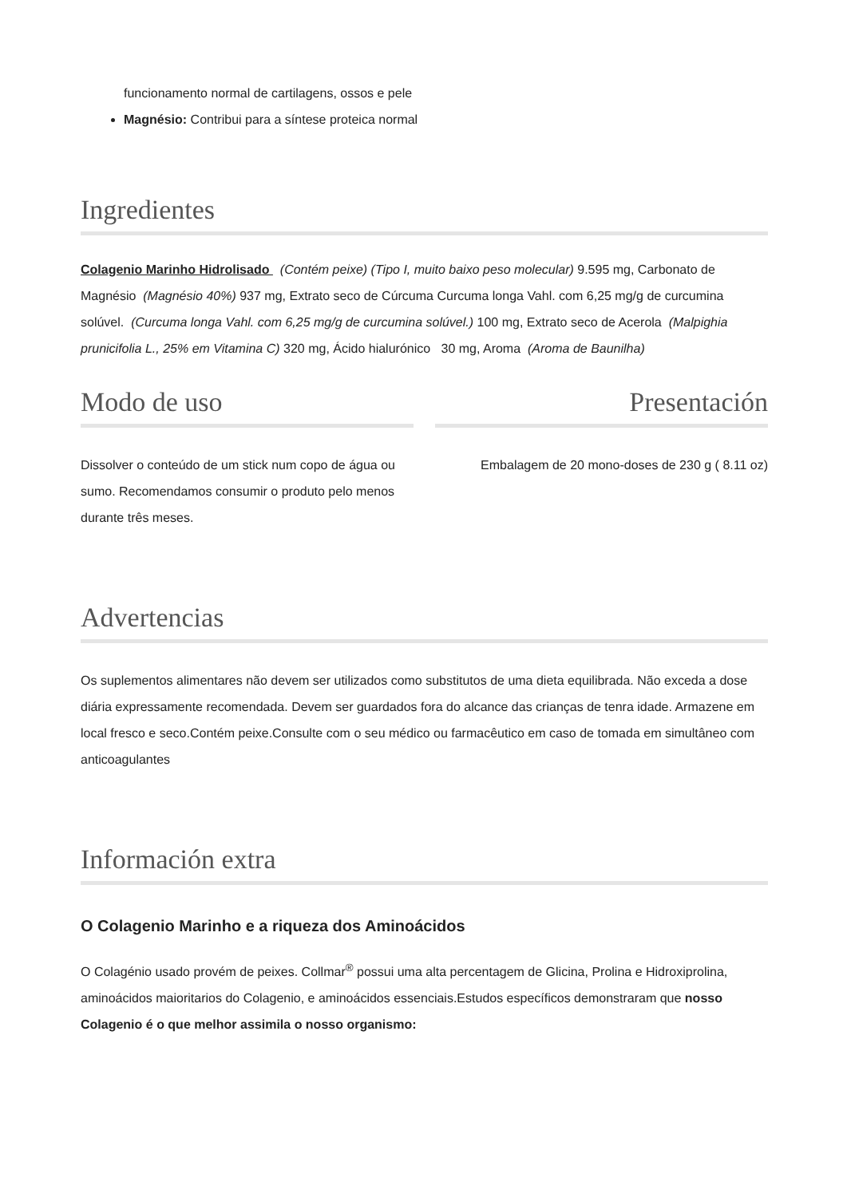funcionamento normal de cartilagens, ossos e pele
Magnésio: Contribui para a síntese proteica normal
Ingredientes
Colagenio Marinho Hidrolisado (Contém peixe) (Tipo I, muito baixo peso molecular) 9.595 mg, Carbonato de Magnésio (Magnésio 40%) 937 mg, Extrato seco de Cúrcuma Curcuma longa Vahl. com 6,25 mg/g de curcumina solúvel. (Curcuma longa Vahl. com 6,25 mg/g de curcumina solúvel.) 100 mg, Extrato seco de Acerola (Malpighia prunicifolia L., 25% em Vitamina C) 320 mg, Ácido hialurónico 30 mg, Aroma (Aroma de Baunilha)
Modo de uso
Dissolver o conteúdo de um stick num copo de água ou sumo. Recomendamos consumir o produto pelo menos durante três meses.
Presentación
Embalagem de 20 mono-doses de 230 g ( 8.11 oz)
Advertencias
Os suplementos alimentares não devem ser utilizados como substitutos de uma dieta equilibrada. Não exceda a dose diária expressamente recomendada. Devem ser guardados fora do alcance das crianças de tenra idade. Armazene em local fresco e seco.Contém peixe.Consulte com o seu médico ou farmacêutico em caso de tomada em simultâneo com anticoagulantes
Información extra
O Colagenio Marinho e a riqueza dos Aminoácidos
O Colagénio usado provém de peixes. Collmar<sup>®</sup> possui uma alta percentagem de Glicina, Prolina e Hidroxiprolina, aminoácidos maioritarios do Colagenio, e aminoácidos essenciais.Estudos específicos demonstraram que nosso Colagenio é o que melhor assimila o nosso organismo: